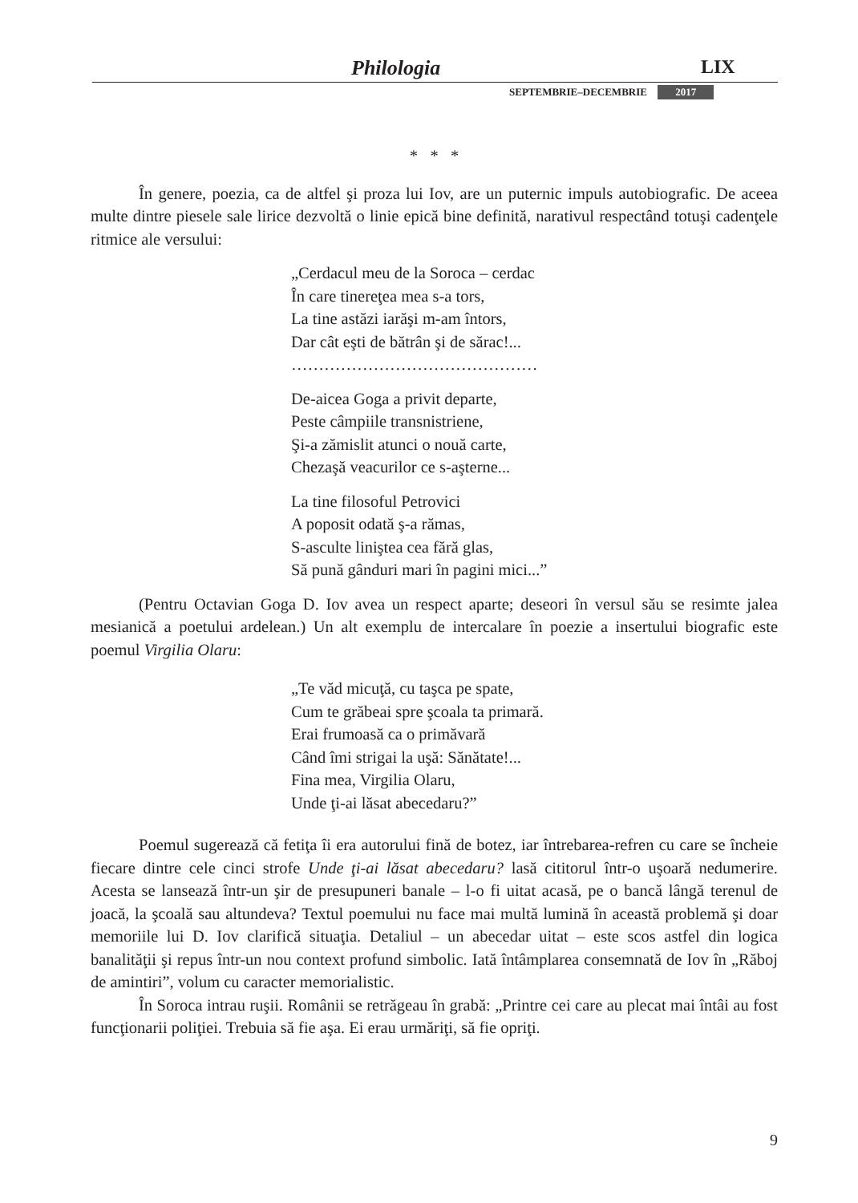Philologia LIX
SEPTEMBRIE–DECEMBRIE 2017
* * *
În genere, poezia, ca de altfel şi proza lui Iov, are un puternic impuls autobiografic. De aceea multe dintre piesele sale lirice dezvoltă o linie epică bine definită, narativul respectând totuşi cadenţele ritmice ale versului:
„Cerdacul meu de la Soroca – cerdac
În care tinereţea mea s-a tors,
La tine astăzi iarăşi m-am întors,
Dar cât eşti de bătrân şi de sărac!...
………………………………………
De-aicea Goga a privit departe,
Peste câmpiile transnistriene,
Şi-a zămislit atunci o nouă carte,
Chezaşă veacurilor ce s-aşterne...
La tine filosoful Petrovici
A poposit odată ş-a rămas,
S-asculte liniştea cea fără glas,
Să pună gânduri mari în pagini mici...”
(Pentru Octavian Goga D. Iov avea un respect aparte; deseori în versul său se resimte jalea mesianică a poetului ardelean.) Un alt exemplu de intercalare în poezie a insertului biografic este poemul Virgilia Olaru:
„Te văd micuţă, cu taşca pe spate,
Cum te grăbeai spre şcoala ta primară.
Erai frumoasă ca o primăvară
Când îmi strigai la uşă: Sănătate!...
Fina mea, Virgilia Olaru,
Unde ţi-ai lăsat abecedaru?”
Poemul sugerează că fetiţa îi era autorului fină de botez, iar întrebarea-refren cu care se încheie fiecare dintre cele cinci strofe Unde ţi-ai lăsat abecedaru? lasă cititorul într-o uşoară nedumerire. Acesta se lansează într-un şir de presupuneri banale – l-o fi uitat acasă, pe o bancă lângă terenul de joacă, la şcoală sau altundeva? Textul poemului nu face mai multă lumină în această problemă şi doar memoriile lui D. Iov clarifică situaţia. Detaliul – un abecedar uitat – este scos astfel din logica banalităţii şi repus într-un nou context profund simbolic. Iată întâmplarea consemnată de Iov în „Răboj de amintiri”, volum cu caracter memorialistic.
În Soroca intrau ruşii. Românii se retrăgeau în grabă: „Printre cei care au plecat mai întâi au fost funcţionarii poliţiei. Trebuia să fie aşa. Ei erau urmăriţi, să fie opriţi.
9